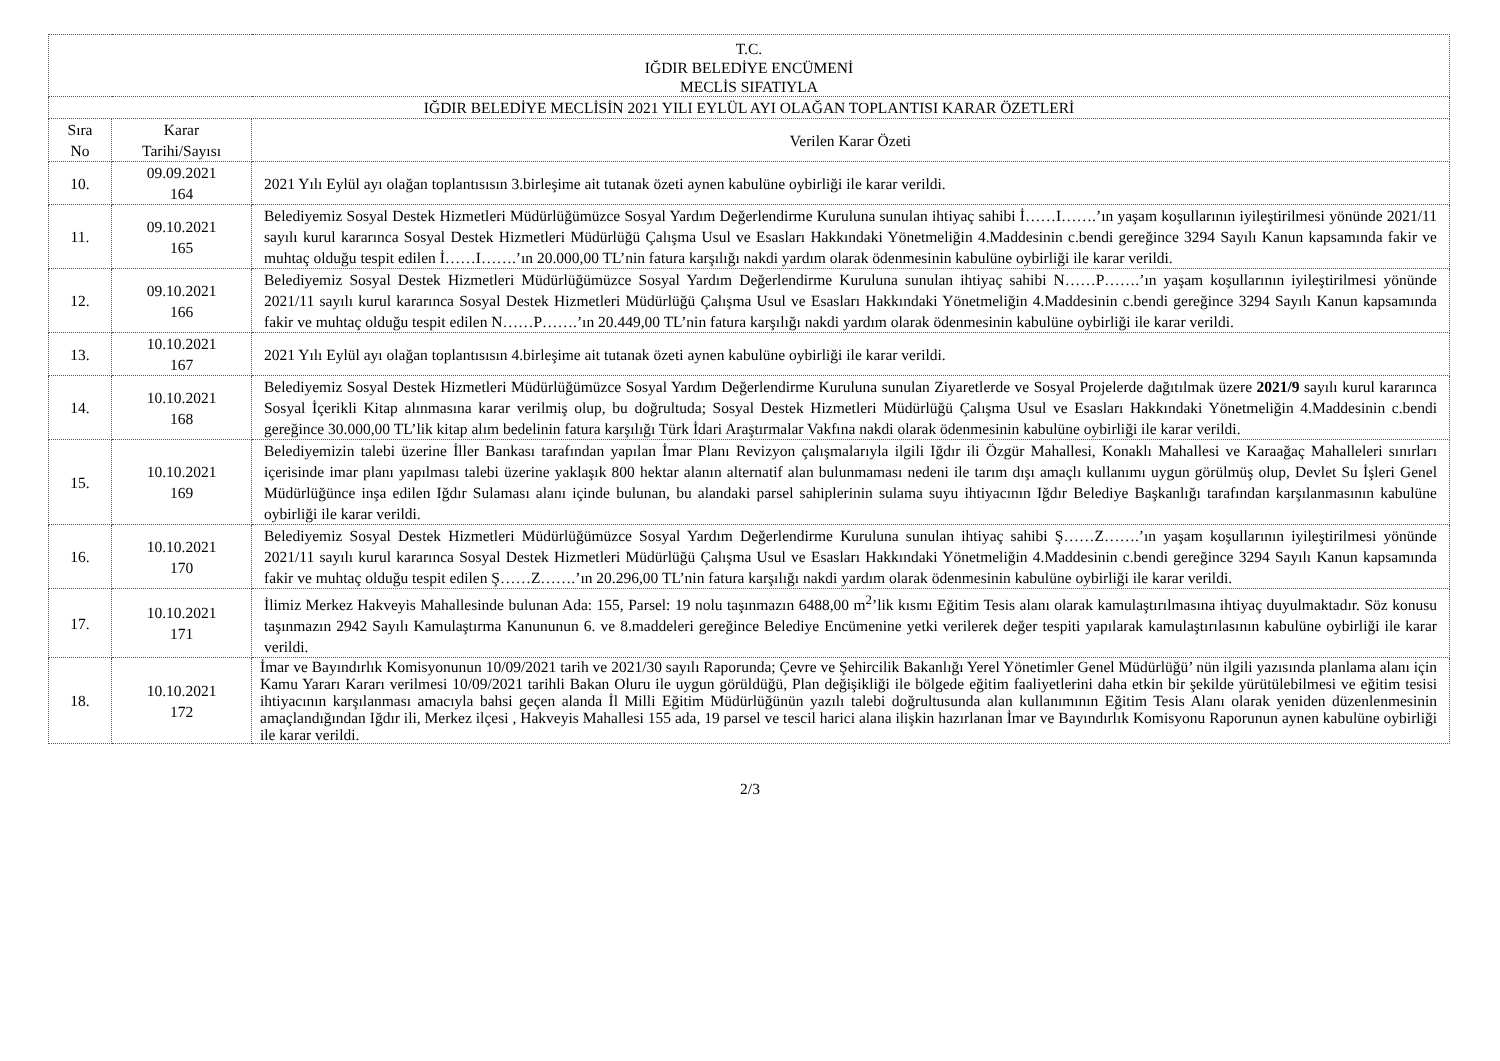| T.C. IĞDIR BELEDİYE ENCÜMENİ MECLİS SIFATIYLA | | |
| --- | --- | --- |
| IĞDIR BELEDİYE MECLİSİN 2021 YILI EYLÜL AYI OLAĞAN TOPLANTISI KARAR ÖZETLERİ | | |
| Sıra No | Karar Tarihi/Sayısı | Verilen Karar Özeti |
| 10. | 09.09.2021 164 | 2021 Yılı Eylül ayı olağan toplantısısın 3.birleşime ait tutanak özeti aynen kabulüne oybirliği ile karar verildi. |
| 11. | 09.10.2021 165 | Belediyemiz Sosyal Destek Hizmetleri Müdürlüğümüzce Sosyal Yardım Değerlendirme Kuruluna sunulan ihtiyaç sahibi İ……I…….’ın yaşam koşullarının iyileştirilmesi yönünde 2021/11 sayılı kurul kararınca Sosyal Destek Hizmetleri Müdürlüğü Çalışma Usul ve Esasları Hakkındaki Yönetmeliğin 4.Maddesinin c.bendi gereğince 3294 Sayılı Kanun kapsamında fakir ve muhtaç olduğu tespit edilen İ……I…….’ın 20.000,00 TL’nin fatura karşılığı nakdi yardım olarak ödenmesinin kabulüne oybirliği ile karar verildi. |
| 12. | 09.10.2021 166 | Belediyemiz Sosyal Destek Hizmetleri Müdürlüğümüzce Sosyal Yardım Değerlendirme Kuruluna sunulan ihtiyaç sahibi N……P…….’ın yaşam koşullarının iyileştirilmesi yönünde 2021/11 sayılı kurul kararınca Sosyal Destek Hizmetleri Müdürlüğü Çalışma Usul ve Esasları Hakkındaki Yönetmeliğin 4.Maddesinin c.bendi gereğince 3294 Sayılı Kanun kapsamında fakir ve muhtaç olduğu tespit edilen N……P…….’ın 20.449,00 TL’nin fatura karşılığı nakdi yardım olarak ödenmesinin kabulüne oybirliği ile karar verildi. |
| 13. | 10.10.2021 167 | 2021 Yılı Eylül ayı olağan toplantısısın 4.birleşime ait tutanak özeti aynen kabulüne oybirliği ile karar verildi. |
| 14. | 10.10.2021 168 | Belediyemiz Sosyal Destek Hizmetleri Müdürlüğümüzce Sosyal Yardım Değerlendirme Kuruluna sunulan Ziyaretlerde ve Sosyal Projelerde dağıtılmak üzere 2021/9 sayılı kurul kararınca Sosyal İçerikli Kitap alınmasına karar verilmiş olup, bu doğrultuda; Sosyal Destek Hizmetleri Müdürlüğü Çalışma Usul ve Esasları Hakkındaki Yönetmeliğin 4.Maddesinin c.bendi gereğince 30.000,00 TL’lik kitap alım bedelinin fatura karşılığı Türk İdari Araştırmalar Vakfına nakdi olarak ödenmesinin kabulüne oybirliği ile karar verildi. |
| 15. | 10.10.2021 169 | Belediyemizin talebi üzerine İller Bankası tarafından yapılan İmar Planı Revizyon çalışmalarıyla ilgili Iğdır ili Özgür Mahallesi, Konaklı Mahallesi ve Karaağaç Mahalleleri sınırları içerisinde imar planı yapılması talebi üzerine yaklaşık 800 hektar alanın alternatif alan bulunmaması nedeni ile tarım dışı amaçlı kullanımı uygun görülmüş olup, Devlet Su İşleri Genel Müdürlüğünce inşa edilen Iğdır Sulaması alanı içinde bulunan, bu alandaki parsel sahiplerinin sulama suyu ihtiyacının Iğdır Belediye Başkanlığı tarafından karşılanmasının kabulüne oybirliği ile karar verildi. |
| 16. | 10.10.2021 170 | Belediyemiz Sosyal Destek Hizmetleri Müdürlüğümüzce Sosyal Yardım Değerlendirme Kuruluna sunulan ihtiyaç sahibi Ş……Z…….’ın yaşam koşullarının iyileştirilmesi yönünde 2021/11 sayılı kurul kararınca Sosyal Destek Hizmetleri Müdürlüğü Çalışma Usul ve Esasları Hakkındaki Yönetmeliğin 4.Maddesinin c.bendi gereğince 3294 Sayılı Kanun kapsamında fakir ve muhtaç olduğu tespit edilen Ş……Z…….’ın 20.296,00 TL’nin fatura karşılığı nakdi yardım olarak ödenmesinin kabulüne oybirliği ile karar verildi. |
| 17. | 10.10.2021 171 | İlimiz Merkez Hakveyis Mahallesinde bulunan Ada: 155, Parsel: 19 nolu taşınmazın 6488,00 m<sup>2</sup>’lik kısmı Eğitim Tesis alanı olarak kamulaştırılmasına ihtiyaç duyulmaktadır. Söz konusu taşınmazın 2942 Sayılı Kamulaştırma Kanununun 6. ve 8.maddeleri gereğince Belediye Encümenine yetki verilerek değer tespiti yapılarak kamulaştırılasının kabulüne oybirliği ile karar verildi. |
| 18. | 10.10.2021 172 | İmar ve Bayındırlık Komisyonunun 10/09/2021 tarih ve 2021/30 sayılı Raporunda; Çevre ve Şehircilik Bakanlığı Yerel Yönetimler Genel Müdürlüğü’ nün ilgili yazısında planlama alanı için Kamu Yararı Kararı verilmesi 10/09/2021 tarihli Bakan Oluru ile uygun görüldüğü, Plan değişikliği ile bölgede eğitim faaliyetlerini daha etkin bir şekilde yürütülebilmesi ve eğitim tesisi ihtiyacının karşılanması amacıyla bahsi geçen alanda İl Milli Eğitim Müdürlüğünün yazılı talebi doğrultusunda alan kullanımının Eğitim Tesis Alanı olarak yeniden düzenlenmesinin amaçlandığından Iğdır ili, Merkez ilçesi , Hakveyis Mahallesi 155 ada, 19 parsel ve tescil harici alana ilişkin hazırlanan İmar ve Bayındırlık Komisyonu Raporunun aynen kabulüne oybirliği ile karar verildi. |
2/3